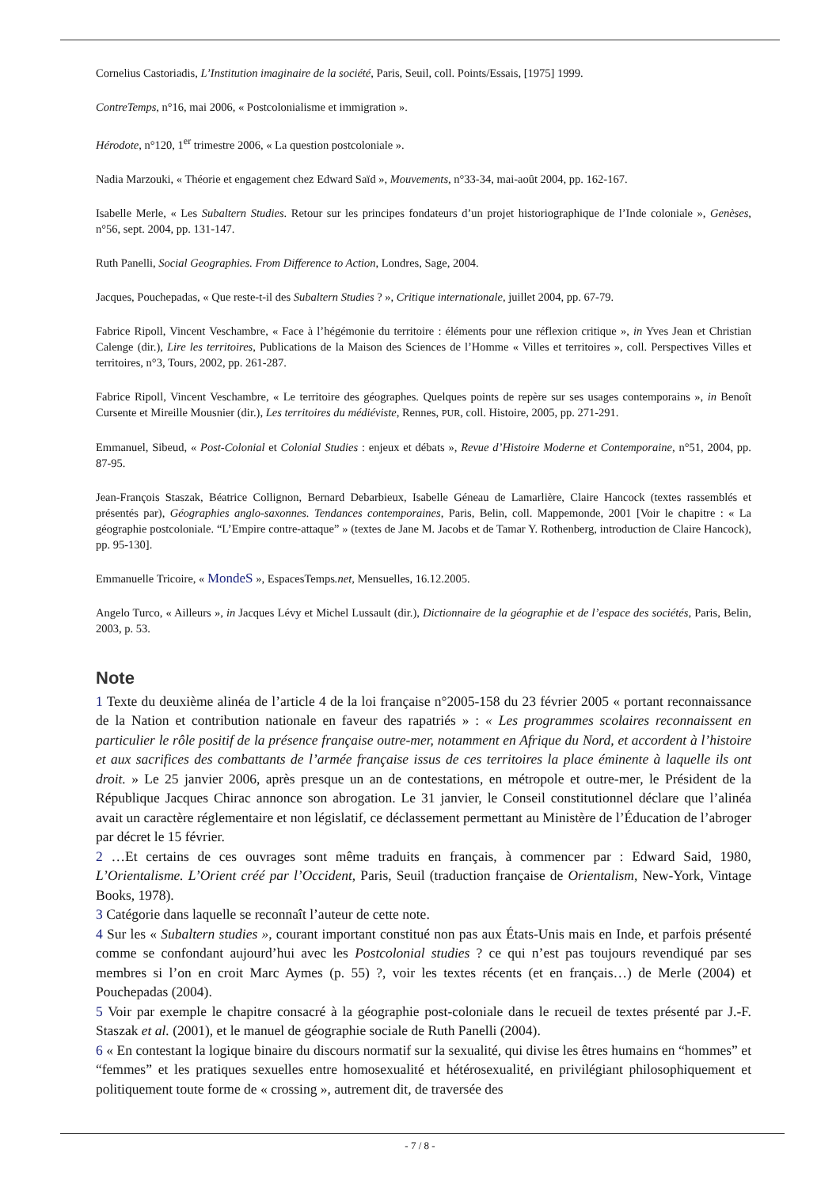Cornelius Castoriadis, L’Institution imaginaire de la société, Paris, Seuil, coll. Points/Essais, [1975] 1999.
ContreTemps, n°16, mai 2006, « Postcolonialisme et immigration ».
Hérodote, n°120, 1<sup>er</sup> trimestre 2006, « La question postcoloniale ».
Nadia Marzouki, « Théorie et engagement chez Edward Saïd », Mouvements, n°33-34, mai-août 2004, pp. 162-167.
Isabelle Merle, « Les Subaltern Studies. Retour sur les principes fondateurs d’un projet historiographique de l’Inde coloniale », Genèses, n°56, sept. 2004, pp. 131-147.
Ruth Panelli, Social Geographies. From Difference to Action, Londres, Sage, 2004.
Jacques, Pouchepadas, « Que reste-t-il des Subaltern Studies ? », Critique internationale, juillet 2004, pp. 67-79.
Fabrice Ripoll, Vincent Veschambre, « Face à l’hégémonie du territoire : éléments pour une réflexion critique », in Yves Jean et Christian Calenge (dir.), Lire les territoires, Publications de la Maison des Sciences de l’Homme « Villes et territoires », coll. Perspectives Villes et territoires, n°3, Tours, 2002, pp. 261-287.
Fabrice Ripoll, Vincent Veschambre, « Le territoire des géographes. Quelques points de repère sur ses usages contemporains », in Benoît Cursente et Mireille Mousnier (dir.), Les territoires du médiéviste, Rennes, PUR, coll. Histoire, 2005, pp. 271-291.
Emmanuel, Sibeud, « Post-Colonial et Colonial Studies : enjeux et débats », Revue d’Histoire Moderne et Contemporaine, n°51, 2004, pp. 87-95.
Jean-François Staszak, Béatrice Collignon, Bernard Debarbieux, Isabelle Géneau de Lamarlière, Claire Hancock (textes rassemblés et présentés par), Géographies anglo-saxonnes. Tendances contemporaines, Paris, Belin, coll. Mappemonde, 2001 [Voir le chapitre : « La géographie postcoloniale. “L’Empire contre-attaque” » (textes de Jane M. Jacobs et de Tamar Y. Rothenberg, introduction de Claire Hancock), pp. 95-130].
Emmanuelle Tricoire, « MondeS », EspacesTemps.net, Mensuelles, 16.12.2005.
Angelo Turco, « Ailleurs », in Jacques Lévy et Michel Lussault (dir.), Dictionnaire de la géographie et de l’espace des sociétés, Paris, Belin, 2003, p. 53.
Note
1 Texte du deuxième alinéa de l’article 4 de la loi française n°2005-158 du 23 février 2005 « portant reconnaissance de la Nation et contribution nationale en faveur des rapatriés » : « Les programmes scolaires reconnaissent en particulier le rôle positif de la présence française outre-mer, notamment en Afrique du Nord, et accordent à l’histoire et aux sacrifices des combattants de l’armée française issus de ces territoires la place éminente à laquelle ils ont droit. » Le 25 janvier 2006, après presque un an de contestations, en métropole et outre-mer, le Président de la République Jacques Chirac annonce son abrogation. Le 31 janvier, le Conseil constitutionnel déclare que l’alinéa avait un caractère réglementaire et non législatif, ce déclassement permettant au Ministère de l’Éducation de l’abroger par décret le 15 février.
2 …Et certains de ces ouvrages sont même traduits en français, à commencer par : Edward Said, 1980, L’Orientalisme. L’Orient créé par l’Occident, Paris, Seuil (traduction française de Orientalism, New-York, Vintage Books, 1978).
3 Catégorie dans laquelle se reconnaît l’auteur de cette note.
4 Sur les « Subaltern studies », courant important constitué non pas aux États-Unis mais en Inde, et parfois présenté comme se confondant aujourd’hui avec les Postcolonial studies ? ce qui n’est pas toujours revendiqué par ses membres si l’on en croit Marc Aymes (p. 55) ?, voir les textes récents (et en français…) de Merle (2004) et Pouchepadas (2004).
5 Voir par exemple le chapitre consacré à la géographie post-coloniale dans le recueil de textes présenté par J.-F. Staszak et al. (2001), et le manuel de géographie sociale de Ruth Panelli (2004).
6 « En contestant la logique binaire du discours normatif sur la sexualité, qui divise les êtres humains en “hommes” et “femmes” et les pratiques sexuelles entre homosexualité et hétérosexualité, en privilégiant philosophiquement et politiquement toute forme de « crossing », autrement dit, de traversée des
- 7 / 8 -